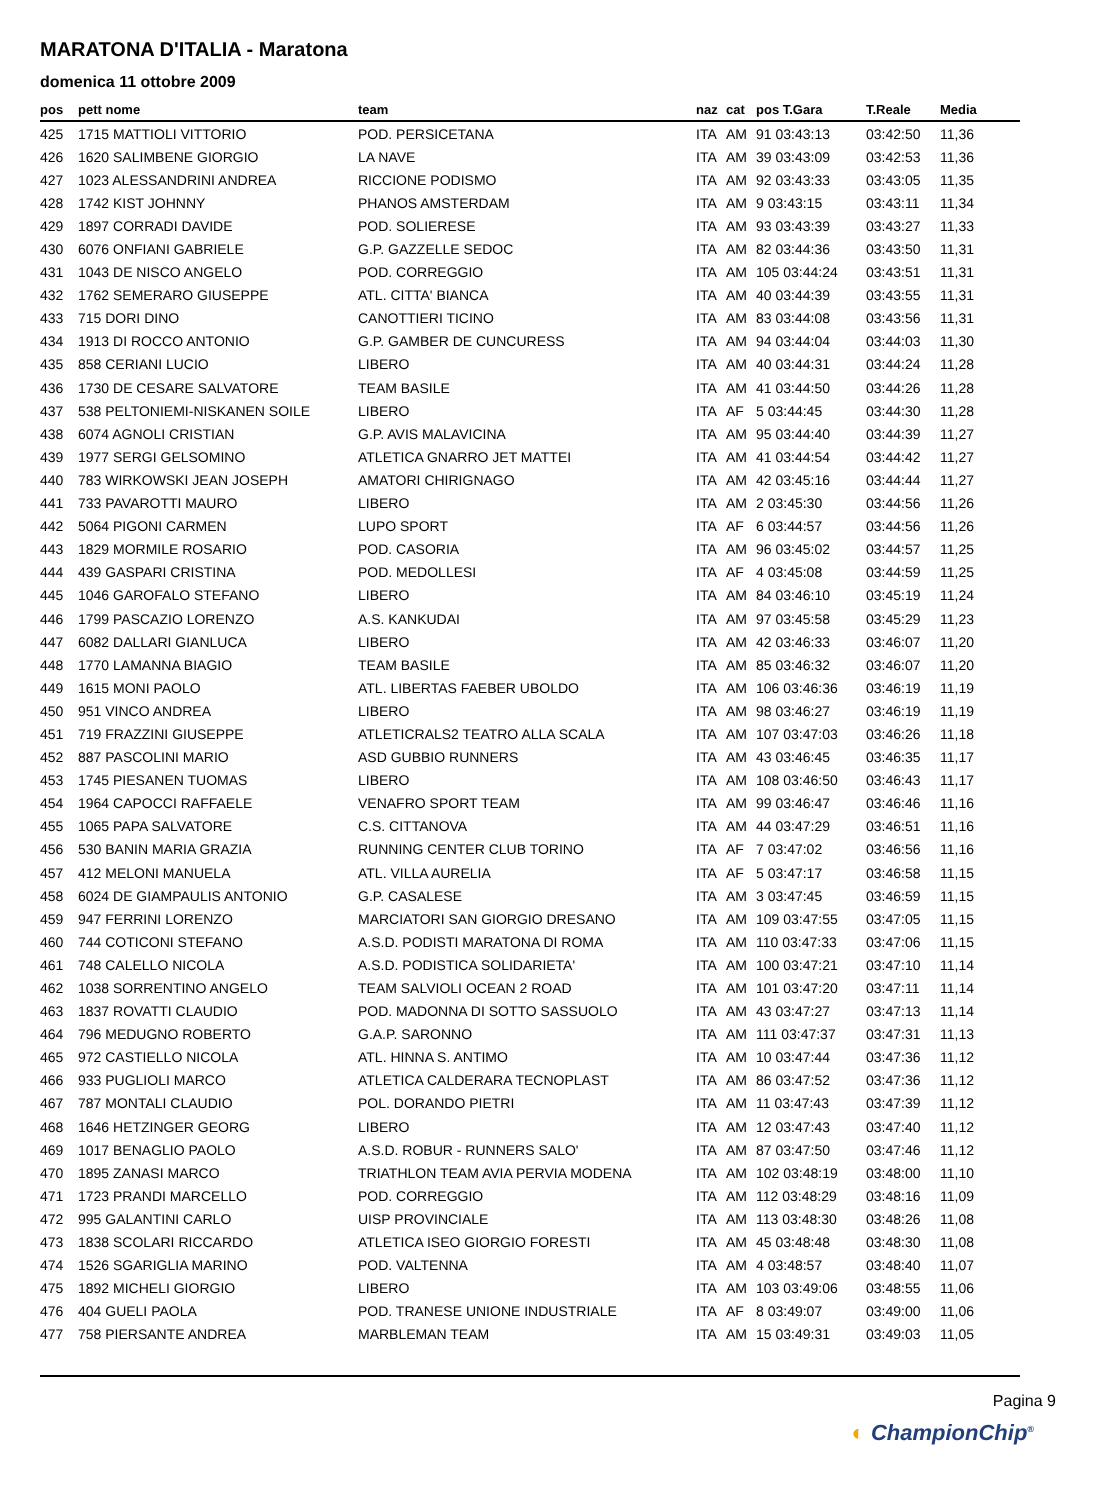MARATONA D'ITALIA - Maratona
domenica 11 ottobre 2009
| pos | pett nome | team | naz | cat | pos T.Gara | T.Reale | Media |
| --- | --- | --- | --- | --- | --- | --- | --- |
| 425 | 1715 MATTIOLI VITTORIO | POD. PERSICETANA | ITA | AM | 91 03:43:13 | 03:42:50 | 11,36 |
| 426 | 1620 SALIMBENE GIORGIO | LA NAVE | ITA | AM | 39 03:43:09 | 03:42:53 | 11,36 |
| 427 | 1023 ALESSANDRINI ANDREA | RICCIONE PODISMO | ITA | AM | 92 03:43:33 | 03:43:05 | 11,35 |
| 428 | 1742 KIST JOHNNY | PHANOS AMSTERDAM | ITA | AM | 9 03:43:15 | 03:43:11 | 11,34 |
| 429 | 1897 CORRADI DAVIDE | POD. SOLIERESE | ITA | AM | 93 03:43:39 | 03:43:27 | 11,33 |
| 430 | 6076 ONFIANI GABRIELE | G.P. GAZZELLE SEDOC | ITA | AM | 82 03:44:36 | 03:43:50 | 11,31 |
| 431 | 1043 DE NISCO ANGELO | POD. CORREGGIO | ITA | AM | 105 03:44:24 | 03:43:51 | 11,31 |
| 432 | 1762 SEMERARO GIUSEPPE | ATL. CITTA' BIANCA | ITA | AM | 40 03:44:39 | 03:43:55 | 11,31 |
| 433 | 715 DORI DINO | CANOTTIERI TICINO | ITA | AM | 83 03:44:08 | 03:43:56 | 11,31 |
| 434 | 1913 DI ROCCO ANTONIO | G.P. GAMBER DE CUNCURESS | ITA | AM | 94 03:44:04 | 03:44:03 | 11,30 |
| 435 | 858 CERIANI LUCIO | LIBERO | ITA | AM | 40 03:44:31 | 03:44:24 | 11,28 |
| 436 | 1730 DE CESARE SALVATORE | TEAM BASILE | ITA | AM | 41 03:44:50 | 03:44:26 | 11,28 |
| 437 | 538 PELTONIEMI-NISKANEN SOILE | LIBERO | ITA | AF | 5 03:44:45 | 03:44:30 | 11,28 |
| 438 | 6074 AGNOLI CRISTIAN | G.P. AVIS MALAVICINA | ITA | AM | 95 03:44:40 | 03:44:39 | 11,27 |
| 439 | 1977 SERGI GELSOMINO | ATLETICA GNARRO JET MATTEI | ITA | AM | 41 03:44:54 | 03:44:42 | 11,27 |
| 440 | 783 WIRKOWSKI JEAN JOSEPH | AMATORI CHIRIGNAGO | ITA | AM | 42 03:45:16 | 03:44:44 | 11,27 |
| 441 | 733 PAVAROTTI MAURO | LIBERO | ITA | AM | 2 03:45:30 | 03:44:56 | 11,26 |
| 442 | 5064 PIGONI CARMEN | LUPO SPORT | ITA | AF | 6 03:44:57 | 03:44:56 | 11,26 |
| 443 | 1829 MORMILE ROSARIO | POD. CASORIA | ITA | AM | 96 03:45:02 | 03:44:57 | 11,25 |
| 444 | 439 GASPARI CRISTINA | POD. MEDOLLESI | ITA | AF | 4 03:45:08 | 03:44:59 | 11,25 |
| 445 | 1046 GAROFALO STEFANO | LIBERO | ITA | AM | 84 03:46:10 | 03:45:19 | 11,24 |
| 446 | 1799 PASCAZIO LORENZO | A.S. KANKUDAI | ITA | AM | 97 03:45:58 | 03:45:29 | 11,23 |
| 447 | 6082 DALLARI GIANLUCA | LIBERO | ITA | AM | 42 03:46:33 | 03:46:07 | 11,20 |
| 448 | 1770 LAMANNA BIAGIO | TEAM BASILE | ITA | AM | 85 03:46:32 | 03:46:07 | 11,20 |
| 449 | 1615 MONI PAOLO | ATL. LIBERTAS FAEBER UBOLDO | ITA | AM | 106 03:46:36 | 03:46:19 | 11,19 |
| 450 | 951 VINCO ANDREA | LIBERO | ITA | AM | 98 03:46:27 | 03:46:19 | 11,19 |
| 451 | 719 FRAZZINI GIUSEPPE | ATLETICRALS2 TEATRO ALLA SCALA | ITA | AM | 107 03:47:03 | 03:46:26 | 11,18 |
| 452 | 887 PASCOLINI MARIO | ASD GUBBIO RUNNERS | ITA | AM | 43 03:46:45 | 03:46:35 | 11,17 |
| 453 | 1745 PIESANEN TUOMAS | LIBERO | ITA | AM | 108 03:46:50 | 03:46:43 | 11,17 |
| 454 | 1964 CAPOCCI RAFFAELE | VENAFRO SPORT TEAM | ITA | AM | 99 03:46:47 | 03:46:46 | 11,16 |
| 455 | 1065 PAPA SALVATORE | C.S. CITTANOVA | ITA | AM | 44 03:47:29 | 03:46:51 | 11,16 |
| 456 | 530 BANIN MARIA GRAZIA | RUNNING CENTER CLUB TORINO | ITA | AF | 7 03:47:02 | 03:46:56 | 11,16 |
| 457 | 412 MELONI MANUELA | ATL. VILLA AURELIA | ITA | AF | 5 03:47:17 | 03:46:58 | 11,15 |
| 458 | 6024 DE GIAMPAULIS ANTONIO | G.P. CASALESE | ITA | AM | 3 03:47:45 | 03:46:59 | 11,15 |
| 459 | 947 FERRINI LORENZO | MARCIATORI SAN GIORGIO DRESANO | ITA | AM | 109 03:47:55 | 03:47:05 | 11,15 |
| 460 | 744 COTICONI STEFANO | A.S.D. PODISTI MARATONA DI ROMA | ITA | AM | 110 03:47:33 | 03:47:06 | 11,15 |
| 461 | 748 CALELLO NICOLA | A.S.D. PODISTICA SOLIDARIETA' | ITA | AM | 100 03:47:21 | 03:47:10 | 11,14 |
| 462 | 1038 SORRENTINO ANGELO | TEAM SALVIOLI OCEAN 2 ROAD | ITA | AM | 101 03:47:20 | 03:47:11 | 11,14 |
| 463 | 1837 ROVATTI CLAUDIO | POD. MADONNA DI SOTTO SASSUOLO | ITA | AM | 43 03:47:27 | 03:47:13 | 11,14 |
| 464 | 796 MEDUGNO ROBERTO | G.A.P. SARONNO | ITA | AM | 111 03:47:37 | 03:47:31 | 11,13 |
| 465 | 972 CASTIELLO NICOLA | ATL. HINNA S. ANTIMO | ITA | AM | 10 03:47:44 | 03:47:36 | 11,12 |
| 466 | 933 PUGLIOLI MARCO | ATLETICA CALDERARA TECNOPLAST | ITA | AM | 86 03:47:52 | 03:47:36 | 11,12 |
| 467 | 787 MONTALI CLAUDIO | POL. DORANDO PIETRI | ITA | AM | 11 03:47:43 | 03:47:39 | 11,12 |
| 468 | 1646 HETZINGER GEORG | LIBERO | ITA | AM | 12 03:47:43 | 03:47:40 | 11,12 |
| 469 | 1017 BENAGLIO PAOLO | A.S.D. ROBUR - RUNNERS SALO' | ITA | AM | 87 03:47:50 | 03:47:46 | 11,12 |
| 470 | 1895 ZANASI MARCO | TRIATHLON TEAM AVIA PERVIA MODENA | ITA | AM | 102 03:48:19 | 03:48:00 | 11,10 |
| 471 | 1723 PRANDI MARCELLO | POD. CORREGGIO | ITA | AM | 112 03:48:29 | 03:48:16 | 11,09 |
| 472 | 995 GALANTINI CARLO | UISP PROVINCIALE | ITA | AM | 113 03:48:30 | 03:48:26 | 11,08 |
| 473 | 1838 SCOLARI RICCARDO | ATLETICA ISEO GIORGIO FORESTI | ITA | AM | 45 03:48:48 | 03:48:30 | 11,08 |
| 474 | 1526 SGARIGLIA MARINO | POD. VALTENNA | ITA | AM | 4 03:48:57 | 03:48:40 | 11,07 |
| 475 | 1892 MICHELI GIORGIO | LIBERO | ITA | AM | 103 03:49:06 | 03:48:55 | 11,06 |
| 476 | 404 GUELI PAOLA | POD. TRANESE UNIONE INDUSTRIALE | ITA | AF | 8 03:49:07 | 03:49:00 | 11,06 |
| 477 | 758 PIERSANTE ANDREA | MARBLEMAN TEAM | ITA | AM | 15 03:49:31 | 03:49:03 | 11,05 |
Pagina 9
◐ ChampionChip<sup>®</sup>